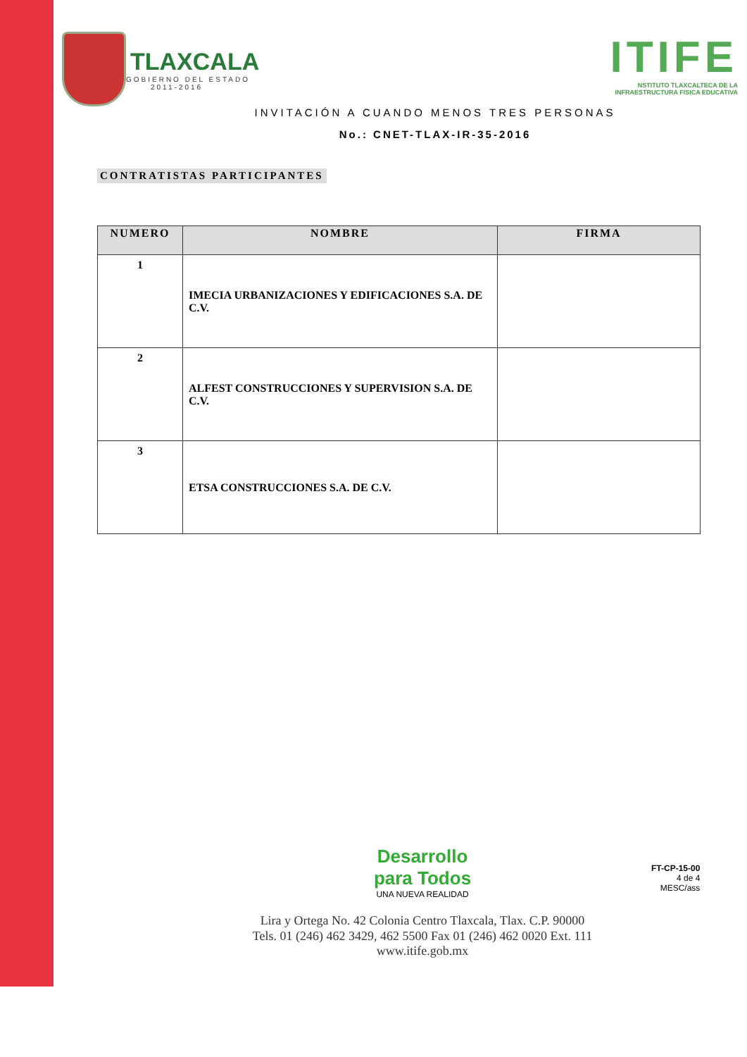TLAXCALA
GOBIERNO DEL ESTADO
2011-2016
ITIFE
NSTITUTO TLAXCALTECA DE LA
INFRAESTRUCTURA FISICA EDUCATIVA
INVITACIÓN A CUANDO MENOS TRES PERSONAS
No.: CNET-TLAX-IR-35-2016
CONTRATISTAS PARTICIPANTES
| NUMERO | NOMBRE | FIRMA |
| --- | --- | --- |
| 1 | IMECIA URBANIZACIONES Y EDIFICACIONES S.A. DE C.V. | |
| 2 | ALFEST CONSTRUCCIONES Y SUPERVISION S.A. DE C.V. | |
| 3 | ETSA CONSTRUCCIONES S.A. DE C.V. | |
Desarrollo
para Todos
UNA NUEVA REALIDAD
Lira y Ortega No. 42 Colonia Centro Tlaxcala, Tlax. C.P. 90000
Tels. 01 (246) 462 3429, 462 5500 Fax 01 (246) 462 0020 Ext. 111
www.itife.gob.mx
FT-CP-15-00
4 de 4
MESC/ass